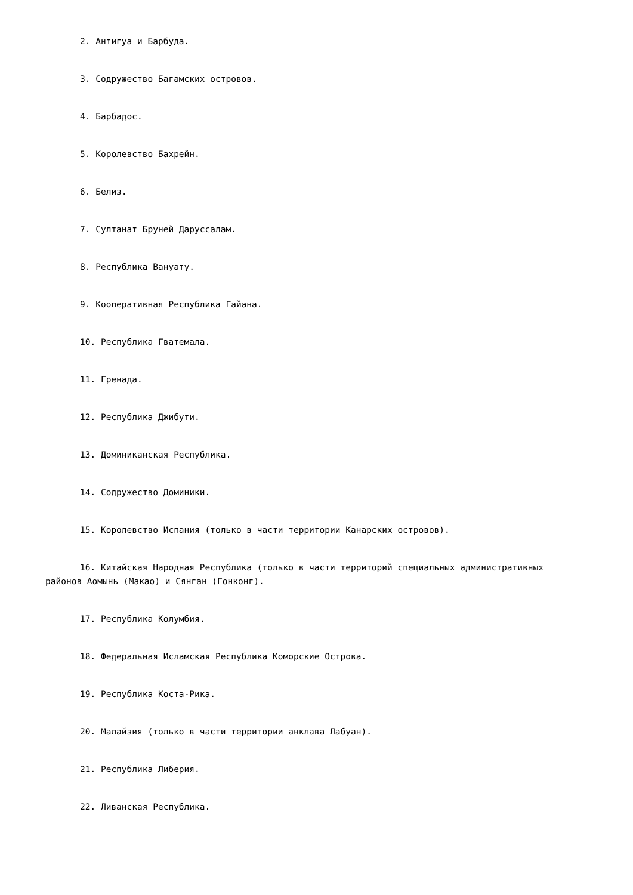2. Антигуа и Барбуда.
3. Содружество Багамских островов.
4. Барбадос.
5. Королевство Бахрейн.
6. Белиз.
7. Султанат Бруней Даруссалам.
8. Республика Вануату.
9. Кооперативная Республика Гайана.
10. Республика Гватемала.
11. Гренада.
12. Республика Джибути.
13. Доминиканская Республика.
14. Содружество Доминики.
15. Королевство Испания (только в части территории Канарских островов).
16. Китайская Народная Республика (только в части территорий специальных административных районов Аомынь (Макао) и Сянган (Гонконг).
17. Республика Колумбия.
18. Федеральная Исламская Республика Коморские Острова.
19. Республика Коста-Рика.
20. Малайзия (только в части территории анклава Лабуан).
21. Республика Либерия.
22. Ливанская Республика.